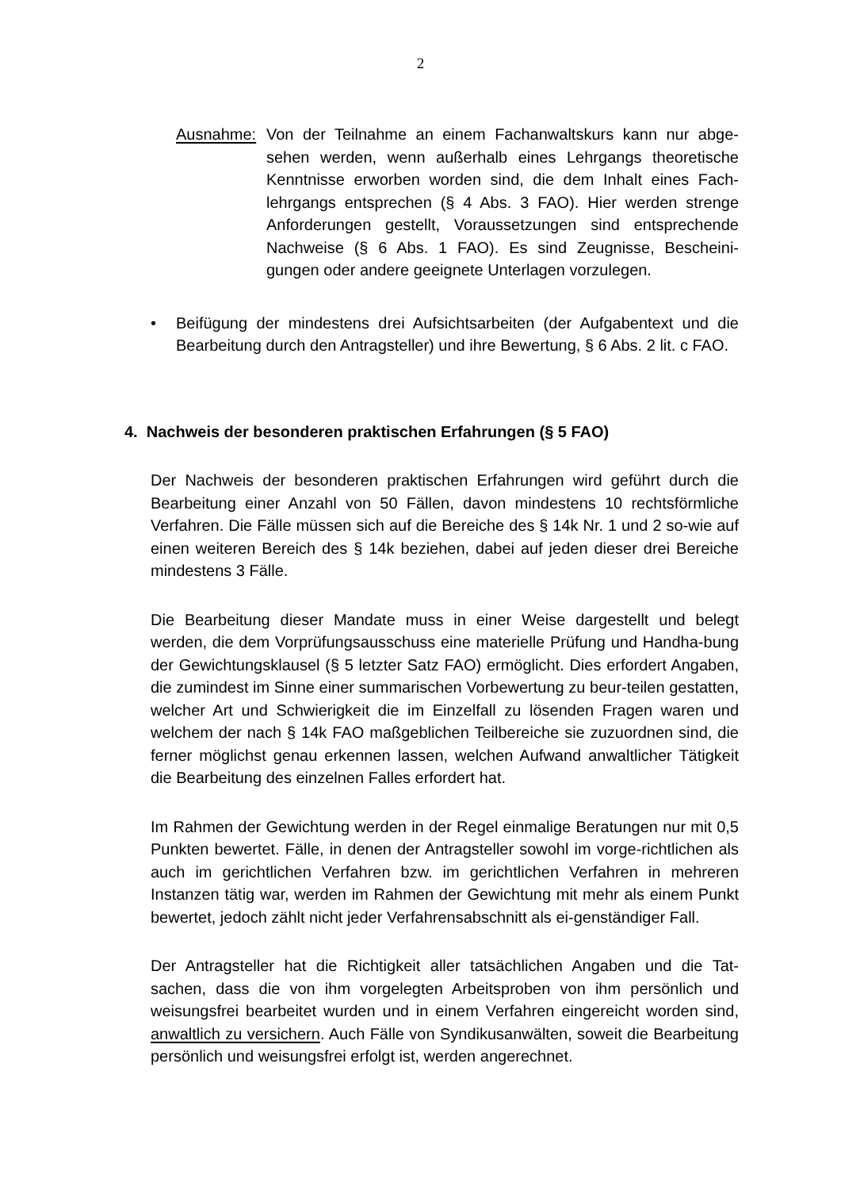2
Ausnahme: Von der Teilnahme an einem Fachanwaltskurs kann nur abge-sehen werden, wenn außerhalb eines Lehrgangs theoretische Kenntnisse erworben worden sind, die dem Inhalt eines Fach-lehrgangs entsprechen (§ 4 Abs. 3 FAO). Hier werden strenge Anforderungen gestellt, Voraussetzungen sind entsprechende Nachweise (§ 6 Abs. 1 FAO). Es sind Zeugnisse, Bescheini-gungen oder andere geeignete Unterlagen vorzulegen.
• Beifügung der mindestens drei Aufsichtsarbeiten (der Aufgabentext und die Bearbeitung durch den Antragsteller) und ihre Bewertung, § 6 Abs. 2 lit. c FAO.
4. Nachweis der besonderen praktischen Erfahrungen (§ 5 FAO)
Der Nachweis der besonderen praktischen Erfahrungen wird geführt durch die Bearbeitung einer Anzahl von 50 Fällen, davon mindestens 10 rechtsförmliche Verfahren. Die Fälle müssen sich auf die Bereiche des § 14k Nr. 1 und 2 so-wie auf einen weiteren Bereich des § 14k beziehen, dabei auf jeden dieser drei Bereiche mindestens 3 Fälle.
Die Bearbeitung dieser Mandate muss in einer Weise dargestellt und belegt werden, die dem Vorprüfungsausschuss eine materielle Prüfung und Handha-bung der Gewichtungsklausel (§ 5 letzter Satz FAO) ermöglicht. Dies erfordert Angaben, die zumindest im Sinne einer summarischen Vorbewertung zu beur-teilen gestatten, welcher Art und Schwierigkeit die im Einzelfall zu lösenden Fragen waren und welchem der nach § 14k FAO maßgeblichen Teilbereiche sie zuzuordnen sind, die ferner möglichst genau erkennen lassen, welchen Aufwand anwaltlicher Tätigkeit die Bearbeitung des einzelnen Falles erfordert hat.
Im Rahmen der Gewichtung werden in der Regel einmalige Beratungen nur mit 0,5 Punkten bewertet. Fälle, in denen der Antragsteller sowohl im vorge-richtlichen als auch im gerichtlichen Verfahren bzw. im gerichtlichen Verfahren in mehreren Instanzen tätig war, werden im Rahmen der Gewichtung mit mehr als einem Punkt bewertet, jedoch zählt nicht jeder Verfahrensabschnitt als ei-genständiger Fall.
Der Antragsteller hat die Richtigkeit aller tatsächlichen Angaben und die Tat-sachen, dass die von ihm vorgelegten Arbeitsproben von ihm persönlich und weisungsfrei bearbeitet wurden und in einem Verfahren eingereicht worden sind, anwaltlich zu versichern. Auch Fälle von Syndikusanwälten, soweit die Bearbeitung persönlich und weisungsfrei erfolgt ist, werden angerechnet.